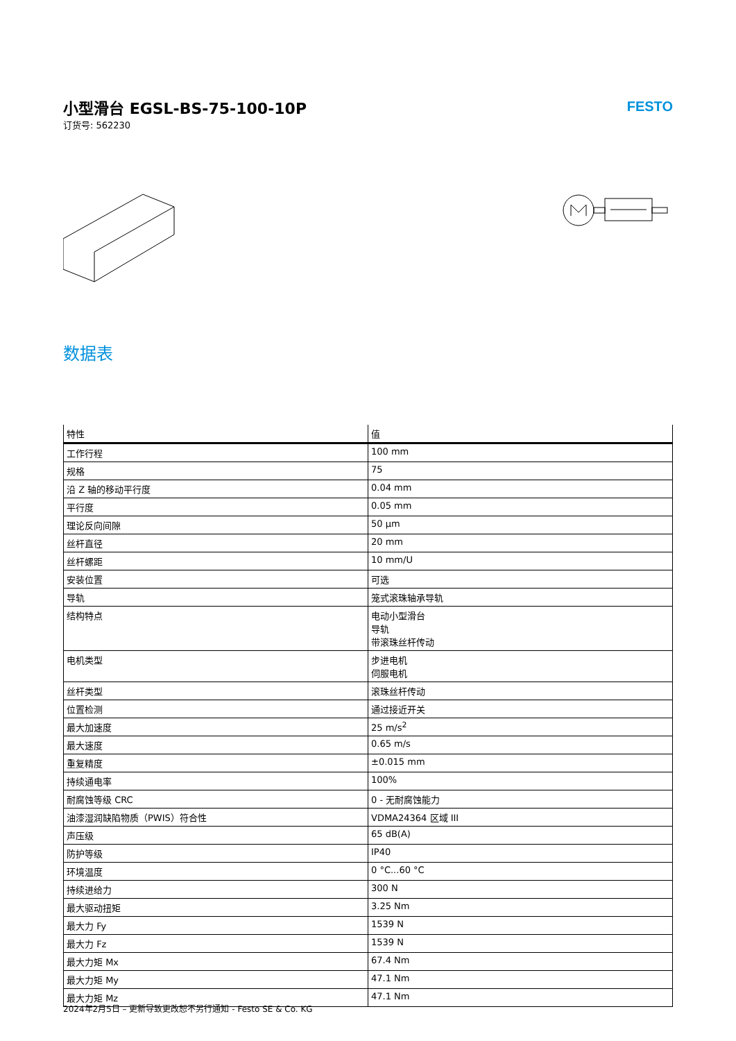小型滑台 EGSL-BS-75-100-10P
订货号: 562230
FESTO
数据表
| 特性 | 值 |
| --- | --- |
| 工作行程 | 100 mm |
| 规格 | 75 |
| 沿 Z 轴的移动平行度 | 0.04 mm |
| 平行度 | 0.05 mm |
| 理论反向间隙 | 50 µm |
| 丝杆直径 | 20 mm |
| 丝杆螺距 | 10 mm/U |
| 安装位置 | 可选 |
| 导轨 | 笼式滚珠轴承导轨 |
| 结构特点 | 电动小型滑台 导轨 带滚珠丝杆传动 |
| 电机类型 | 步进电机 伺服电机 |
| 丝杆类型 | 滚珠丝杆传动 |
| 位置检测 | 通过接近开关 |
| 最大加速度 | 25 m/s<sup>2</sup> |
| 最大速度 | 0.65 m/s |
| 重复精度 | ±0.015 mm |
| 持续通电率 | 100% |
| 耐腐蚀等级 CRC | 0 - 无耐腐蚀能力 |
| 油漆湿润缺陷物质（PWIS）符合性 | VDMA24364 区域 III |
| 声压级 | 65 dB(A) |
| 防护等级 | IP40 |
| 环境温度 | 0 °C...60 °C |
| 持续进给力 | 300 N |
| 最大驱动扭矩 | 3.25 Nm |
| 最大力 Fy | 1539 N |
| 最大力 Fz | 1539 N |
| 最大力矩 Mx | 67.4 Nm |
| 最大力矩 My | 47.1 Nm |
| 最大力矩 Mz | 47.1 Nm |
2024年2月5日 – 更新导致更改恕不另行通知 - Festo SE & Co. KG